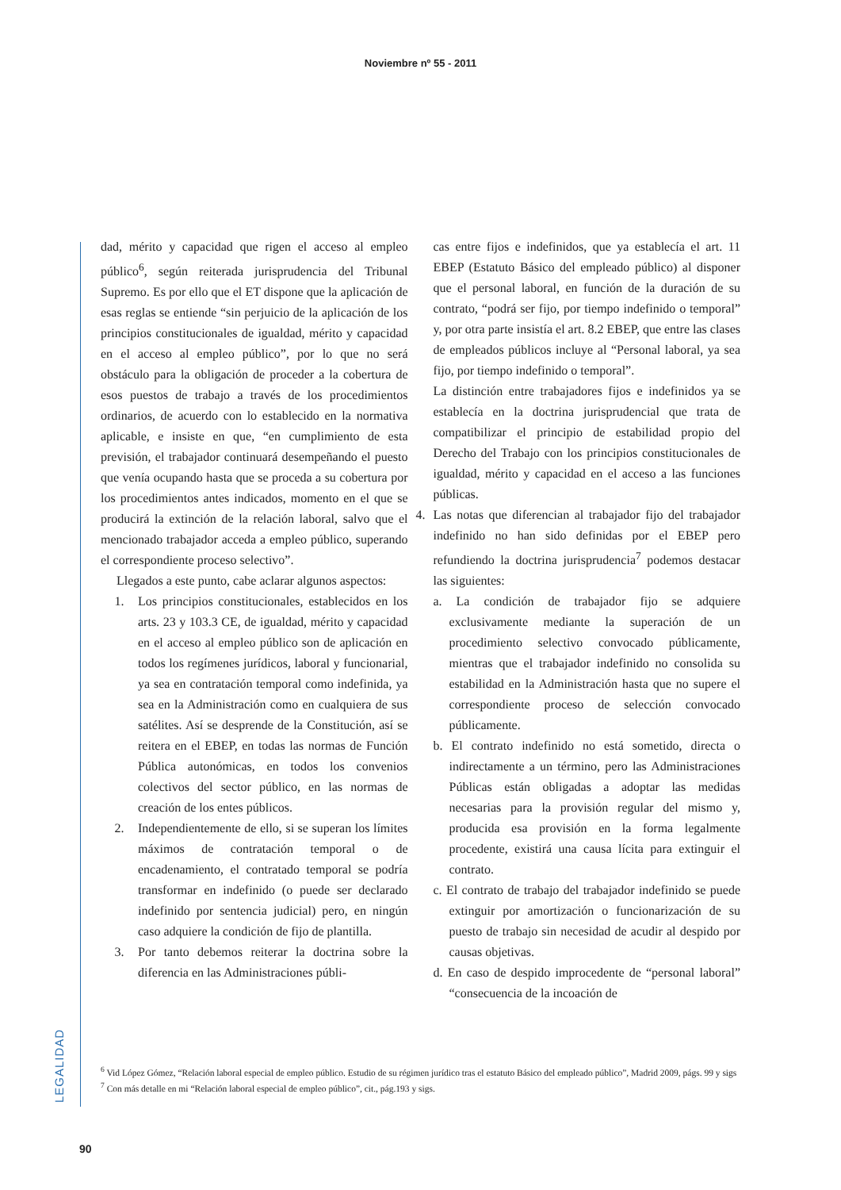Noviembre nº 55 - 2011
LEGALIDAD
dad, mérito y capacidad que rigen el acceso al empleo público<sup>6</sup>, según reiterada jurisprudencia del Tribunal Supremo. Es por ello que el ET dispone que la aplicación de esas reglas se entiende “sin perjuicio de la aplicación de los principios constitucionales de igualdad, mérito y capacidad en el acceso al empleo público”, por lo que no será obstáculo para la obligación de proceder a la cobertura de esos puestos de trabajo a través de los procedimientos ordinarios, de acuerdo con lo establecido en la normativa aplicable, e insiste en que, “en cumplimiento de esta previsión, el trabajador continuará desempeñando el puesto que venía ocupando hasta que se proceda a su cobertura por los procedimientos antes indicados, momento en el que se producirá la extinción de la relación laboral, salvo que el mencionado trabajador acceda a empleo público, superando el correspondiente proceso selectivo”.
Llegados a este punto, cabe aclarar algunos aspectos:
1. Los principios constitucionales, establecidos en los arts. 23 y 103.3 CE, de igualdad, mérito y capacidad en el acceso al empleo público son de aplicación en todos los regímenes jurídicos, laboral y funcionarial, ya sea en contratación temporal como indefinida, ya sea en la Administración como en cualquiera de sus satélites. Así se desprende de la Constitución, así se reitera en el EBEP, en todas las normas de Función Pública autonómicas, en todos los convenios colectivos del sector público, en las normas de creación de los entes públicos.
2. Independientemente de ello, si se superan los límites máximos de contratación temporal o de encadenamiento, el contratado temporal se podría transformar en indefinido (o puede ser declarado indefinido por sentencia judicial) pero, en ningún caso adquiere la condición de fijo de plantilla.
3. Por tanto debemos reiterar la doctrina sobre la diferencia en las Administraciones públi-
cas entre fijos e indefinidos, que ya establecía el art. 11 EBEP (Estatuto Básico del empleado público) al disponer que el personal laboral, en función de la duración de su contrato, “podrá ser fijo, por tiempo indefinido o temporal” y, por otra parte insistía el art. 8.2 EBEP, que entre las clases de empleados públicos incluye al “Personal laboral, ya sea fijo, por tiempo indefinido o temporal”.
La distinción entre trabajadores fijos e indefinidos ya se establecía en la doctrina jurisprudencial que trata de compatibilizar el principio de estabilidad propio del Derecho del Trabajo con los principios constitucionales de igualdad, mérito y capacidad en el acceso a las funciones públicas.
4. Las notas que diferencian al trabajador fijo del trabajador indefinido no han sido definidas por el EBEP pero refundiendo la doctrina jurisprudencia<sup>7</sup> podemos destacar las siguientes:
a. La condición de trabajador fijo se adquiere exclusivamente mediante la superación de un procedimiento selectivo convocado públicamente, mientras que el trabajador indefinido no consolida su estabilidad en la Administración hasta que no supere el correspondiente proceso de selección convocado públicamente.
b. El contrato indefinido no está sometido, directa o indirectamente a un término, pero las Administraciones Públicas están obligadas a adoptar las medidas necesarias para la provisión regular del mismo y, producida esa provisión en la forma legalmente procedente, existirá una causa lícita para extinguir el contrato.
c. El contrato de trabajo del trabajador indefinido se puede extinguir por amortización o funcionarización de su puesto de trabajo sin necesidad de acudir al despido por causas objetivas.
d. En caso de despido improcedente de “personal laboral” “consecuencia de la incoación de
<sup>6</sup> Vid López Gómez, “Relación laboral especial de empleo público. Estudio de su régimen jurídico tras el estatuto Básico del empleado público”, Madrid 2009, págs. 99 y sigs
<sup>7</sup> Con más detalle en mi “Relación laboral especial de empleo público”, cit., pág.193 y sigs.
90